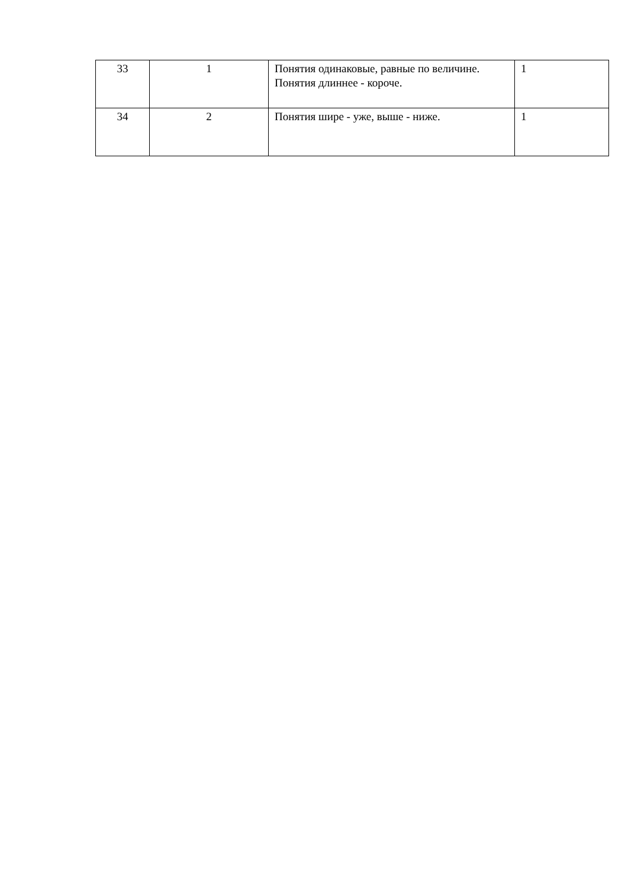| 33 | 1 | Понятия одинаковые, равные по величине. Понятия длиннее - короче. | 1 |
| 34 | 2 | Понятия шире - уже, выше - ниже. | 1 |